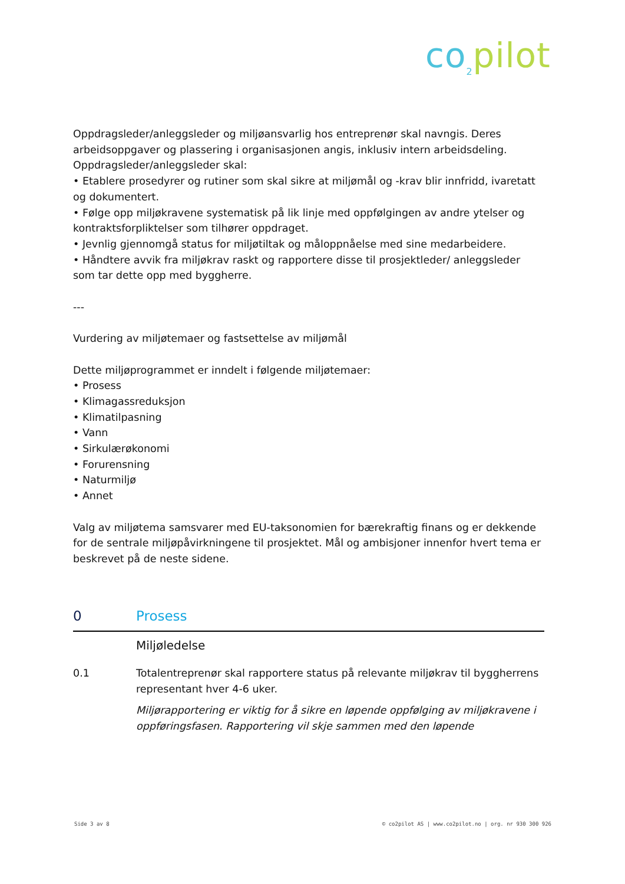co<sub>2</sub>pilot
Oppdragsleder/anleggsleder og miljøansvarlig hos entreprenør skal navngis. Deres arbeidsoppgaver og plassering i organisasjonen angis, inklusiv intern arbeidsdeling.
Oppdragsleder/anleggsleder skal:
• Etablere prosedyrer og rutiner som skal sikre at miljømål og -krav blir innfridd, ivaretatt og dokumentert.
• Følge opp miljøkravene systematisk på lik linje med oppfølgingen av andre ytelser og kontraktsforpliktelser som tilhører oppdraget.
• Jevnlig gjennomgå status for miljøtiltak og måloppnåelse med sine medarbeidere.
• Håndtere avvik fra miljøkrav raskt og rapportere disse til prosjektleder/ anleggsleder som tar dette opp med byggherre.
---
Vurdering av miljøtemaer og fastsettelse av miljømål
Dette miljøprogrammet er inndelt i følgende miljøtemaer:
• Prosess
• Klimagassreduksjon
• Klimatilpasning
• Vann
• Sirkulærøkonomi
• Forurensning
• Naturmiljø
• Annet
Valg av miljøtema samsvarer med EU-taksonomien for bærekraftig finans og er dekkende for de sentrale miljøpåvirkningene til prosjektet. Mål og ambisjoner innenfor hvert tema er beskrevet på de neste sidene.
0 Prosess
Miljøledelse
0.1 Totalentreprenør skal rapportere status på relevante miljøkrav til byggherrens representant hver 4-6 uker.
Miljørapportering er viktig for å sikre en løpende oppfølging av miljøkravene i oppføringsfasen. Rapportering vil skje sammen med den løpende
Side 3 av 8 © co2pilot AS | www.co2pilot.no | org. nr 930 300 926